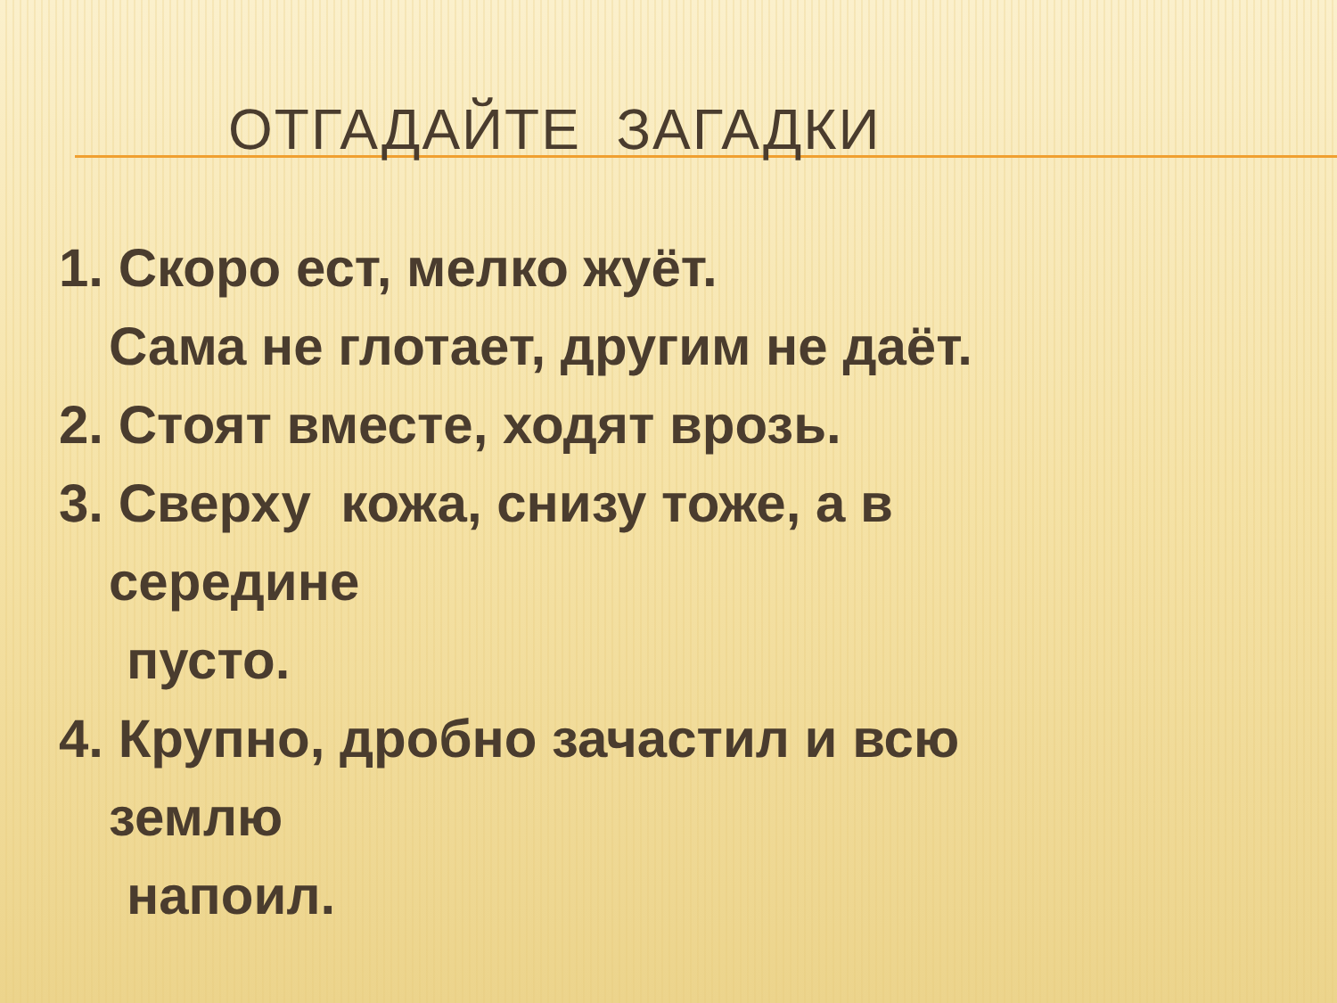ОТГАДАЙТЕ ЗАГАДКИ
1. Скоро ест, мелко жуёт.
Сама не глотает, другим не даёт.
2. Стоят вместе, ходят врозь.
3. Сверху кожа, снизу тоже, а в
середине
пусто.
4. Крупно, дробно зачастил и всю
землю
напоил.